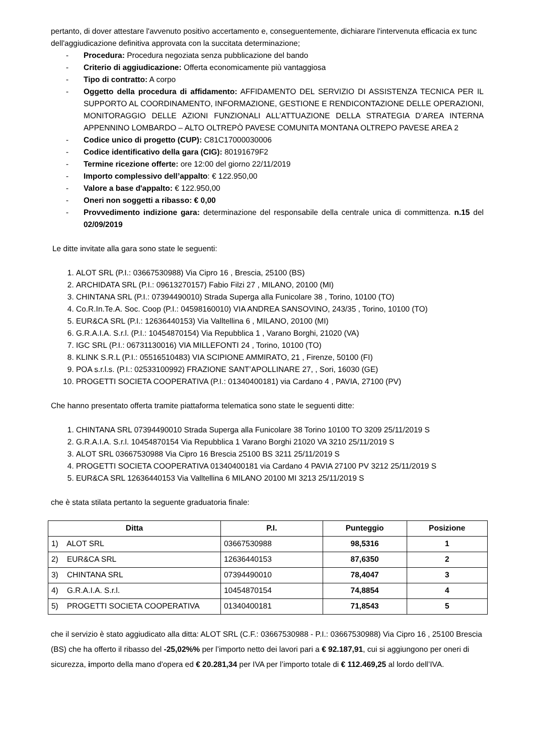pertanto, di dover attestare l'avvenuto positivo accertamento e, conseguentemente, dichiarare l'intervenuta efficacia ex tunc dell'aggiudicazione definitiva approvata con la succitata determinazione;
- Procedura: Procedura negoziata senza pubblicazione del bando
- Criterio di aggiudicazione: Offerta economicamente più vantaggiosa
- Tipo di contratto: A corpo
- Oggetto della procedura di affidamento: AFFIDAMENTO DEL SERVIZIO DI ASSISTENZA TECNICA PER IL SUPPORTO AL COORDINAMENTO, INFORMAZIONE, GESTIONE E RENDICONTAZIONE DELLE OPERAZIONI, MONITORAGGIO DELLE AZIONI FUNZIONALI ALL’ATTUAZIONE DELLA STRATEGIA D’AREA INTERNA APPENNINO LOMBARDO – ALTO OLTREPÒ PAVESE COMUNITA MONTANA OLTREPO PAVESE AREA 2
- Codice unico di progetto (CUP): C81C17000030006
- Codice identificativo della gara (CIG): 80191679F2
- Termine ricezione offerte: ore 12:00 del giorno 22/11/2019
- Importo complessivo dell’appalto: € 122.950,00
- Valore a base d'appalto: € 122.950,00
- Oneri non soggetti a ribasso: € 0,00
- Provvedimento indizione gara: determinazione del responsabile della centrale unica di committenza. n.15 del 02/09/2019
Le ditte invitate alla gara sono state le seguenti:
1. ALOT SRL (P.I.: 03667530988) Via Cipro 16 , Brescia, 25100 (BS)
2. ARCHIDATA SRL (P.I.: 09613270157) Fabio Filzi 27 , MILANO, 20100 (MI)
3. CHINTANA SRL (P.I.: 07394490010) Strada Superga alla Funicolare 38 , Torino, 10100 (TO)
4. Co.R.In.Te.A. Soc. Coop (P.I.: 04598160010) VIA ANDREA SANSOVINO, 243/35 , Torino, 10100 (TO)
5. EUR&CA SRL (P.I.: 12636440153) Via Valltellina 6 , MILANO, 20100 (MI)
6. G.R.A.I.A. S.r.l. (P.I.: 10454870154) Via Repubblica 1 , Varano Borghi, 21020 (VA)
7. IGC SRL (P.I.: 06731130016) VIA MILLEFONTI 24 , Torino, 10100 (TO)
8. KLINK S.R.L (P.I.: 05516510483) VIA SCIPIONE AMMIRATO, 21 , Firenze, 50100 (FI)
9. POA s.r.l.s. (P.I.: 02533100992) FRAZIONE SANT’APOLLINARE 27, , Sori, 16030 (GE)
10. PROGETTI SOCIETA COOPERATIVA (P.I.: 01340400181) via Cardano 4 , PAVIA, 27100 (PV)
Che hanno presentato offerta tramite piattaforma telematica sono state le seguenti ditte:
1. CHINTANA SRL 07394490010 Strada Superga alla Funicolare 38 Torino 10100 TO 3209 25/11/2019 S
2. G.R.A.I.A. S.r.l. 10454870154 Via Repubblica 1 Varano Borghi 21020 VA 3210 25/11/2019 S
3. ALOT SRL 03667530988 Via Cipro 16 Brescia 25100 BS 3211 25/11/2019 S
4. PROGETTI SOCIETA COOPERATIVA 01340400181 via Cardano 4 PAVIA 27100 PV 3212 25/11/2019 S
5. EUR&CA SRL 12636440153 Via Valltellina 6 MILANO 20100 MI 3213 25/11/2019 S
che è stata stilata pertanto la seguente graduatoria finale:
| Ditta | P.I. | Punteggio | Posizione |
| --- | --- | --- | --- |
| 1) ALOT SRL | 03667530988 | 98,5316 | 1 |
| 2) EUR&CA SRL | 12636440153 | 87,6350 | 2 |
| 3) CHINTANA SRL | 07394490010 | 78,4047 | 3 |
| 4) G.R.A.I.A. S.r.l. | 10454870154 | 74,8854 | 4 |
| 5) PROGETTI SOCIETA COOPERATIVA | 01340400181 | 71,8543 | 5 |
che il servizio è stato aggiudicato alla ditta: ALOT SRL (C.F.: 03667530988 - P.I.: 03667530988) Via Cipro 16 , 25100 Brescia (BS) che ha offerto il ribasso del -25,02%% per l’importo netto dei lavori pari a € 92.187,91, cui si aggiungono per oneri di sicurezza, importo della mano d'opera ed € 20.281,34 per IVA per l’importo totale di € 112.469,25 al lordo dell’IVA.